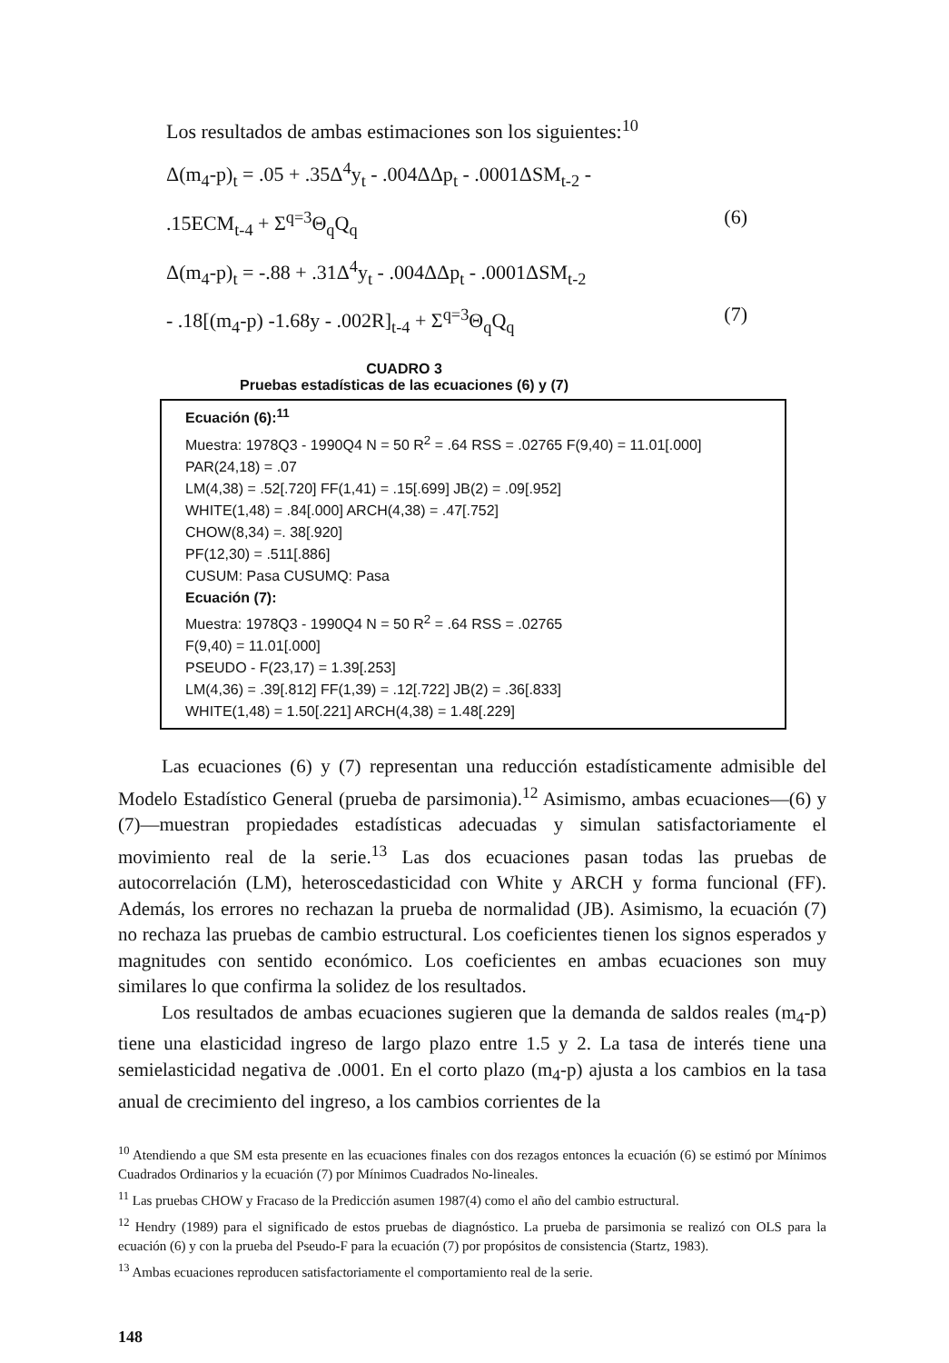Los resultados de ambas estimaciones son los siguientes:<sup>10</sup>
Δ(m<sub>4</sub>-p)<sub>t</sub> = .05 + .35Δ<sup>4</sup>y<sub>t</sub> - .004ΔΔp<sub>t</sub> - .0001ΔSM<sub>t-2</sub> -
.15ECM<sub>t-4</sub> + Σ<sup>q=3</sup>Θ<sub>q</sub>Q<sub>q</sub> (6)
Δ(m<sub>4</sub>-p)<sub>t</sub> = -.88 + .31Δ<sup>4</sup>y<sub>t</sub> - .004ΔΔp<sub>t</sub> - .0001ΔSM<sub>t-2</sub>
- .18[(m<sub>4</sub>-p) -1.68y - .002R]<sub>t-4</sub> + Σ<sup>q=3</sup>Θ<sub>q</sub>Q<sub>q</sub> (7)
CUADRO 3
Pruebas estadísticas de las ecuaciones (6) y (7)
Ecuación (6):<sup>11</sup>
Muestra: 1978Q3 - 1990Q4 N = 50 R<sup>2</sup> = .64 RSS = .02765 F(9,40) = 11.01[.000]
PAR(24,18) = .07
LM(4,38) = .52[.720] FF(1,41) = .15[.699] JB(2) = .09[.952]
WHITE(1,48) = .84[.000] ARCH(4,38) = .47[.752]
CHOW(8,34) =. 38[.920]
PF(12,30) = .511[.886]
CUSUM: Pasa CUSUMQ: Pasa
Ecuación (7):
Muestra: 1978Q3 - 1990Q4 N = 50 R<sup>2</sup> = .64 RSS = .02765
F(9,40) = 11.01[.000]
PSEUDO - F(23,17) = 1.39[.253]
LM(4,36) = .39[.812] FF(1,39) = .12[.722] JB(2) = .36[.833]
WHITE(1,48) = 1.50[.221] ARCH(4,38) = 1.48[.229]
Las ecuaciones (6) y (7) representan una reducción estadísticamente admisible del Modelo Estadístico General (prueba de parsimonia).<sup>12</sup> Asimismo, ambas ecuaciones—(6) y (7)—muestran propiedades estadísticas adecuadas y simulan satisfactoriamente el movimiento real de la serie.<sup>13</sup> Las dos ecuaciones pasan todas las pruebas de autocorrelación (LM), heteroscedasticidad con White y ARCH y forma funcional (FF). Además, los errores no rechazan la prueba de normalidad (JB). Asimismo, la ecuación (7) no rechaza las pruebas de cambio estructural. Los coeficientes tienen los signos esperados y magnitudes con sentido económico. Los coeficientes en ambas ecuaciones son muy similares lo que confirma la solidez de los resultados.
Los resultados de ambas ecuaciones sugieren que la demanda de saldos reales (m<sub>4</sub>-p) tiene una elasticidad ingreso de largo plazo entre 1.5 y 2. La tasa de interés tiene una semielasticidad negativa de .0001. En el corto plazo (m<sub>4</sub>-p) ajusta a los cambios en la tasa anual de crecimiento del ingreso, a los cambios corrientes de la
<sup>10</sup> Atendiendo a que SM esta presente en las ecuaciones finales con dos rezagos entonces la ecuación (6) se estimó por Mínimos Cuadrados Ordinarios y la ecuación (7) por Mínimos Cuadrados No-lineales.
<sup>11</sup> Las pruebas CHOW y Fracaso de la Predicción asumen 1987(4) como el año del cambio estructural.
<sup>12</sup> Hendry (1989) para el significado de estos pruebas de diagnóstico. La prueba de parsimonia se realizó con OLS para la ecuación (6) y con la prueba del Pseudo-F para la ecuación (7) por propósitos de consistencia (Startz, 1983).
<sup>13</sup> Ambas ecuaciones reproducen satisfactoriamente el comportamiento real de la serie.
148